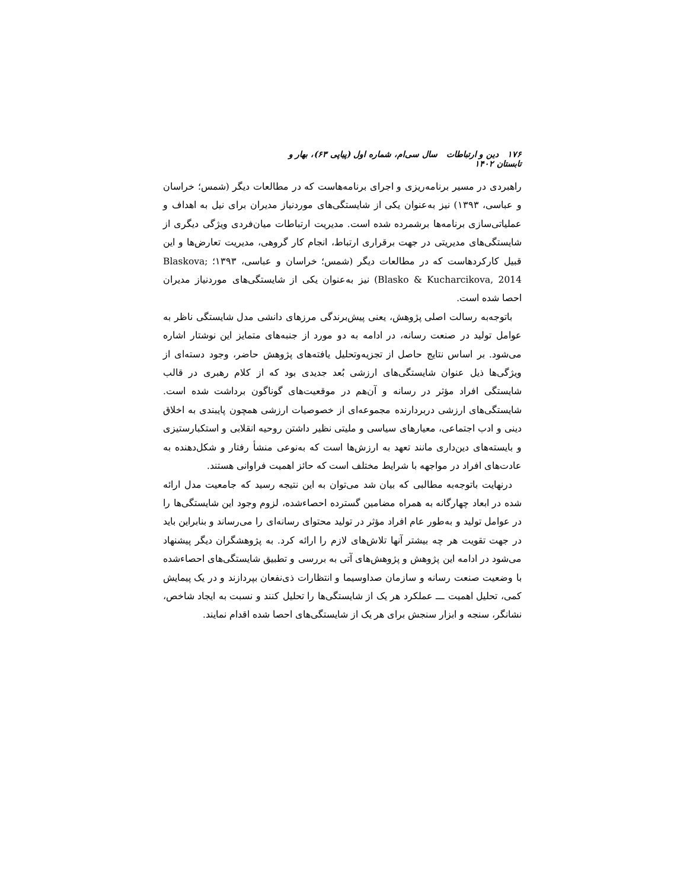۱۷۶ دین و ارتباطات سال سی‌ام، شماره اول (پیاپی ۶۳)، بهار و تابستان ۱۴۰۲
راهبردی در مسیر برنامه‌ریزی و اجرای برنامه‌هاست که در مطالعات دیگر (شمس؛ خراسان و عباسی، ۱۳۹۳) نیز به‌عنوان یکی از شایستگی‌های موردنیاز مدیران برای نیل به اهداف و عملیاتی‌سازی برنامه‌ها برشمرده شده است. مدیریت ارتباطات میان‌فردی ویژگی دیگری از شایستگی‌های مدیریتی در جهت برقراری ارتباط، انجام کار گروهی، مدیریت تعارض‌ها و این قبیل کارکردهاست که در مطالعات دیگر (شمس؛ خراسان و عباسی، ۱۳۹۳؛ Blaskova; Blasko & Kucharcikova, 2014) نیز به‌عنوان یکی از شایستگی‌های موردنیاز مدیران احصا شده است.
باتوجه‌به رسالت اصلی پژوهش، یعنی پیش‌برندگی مرزهای دانشی مدل شایستگی ناظر به عوامل تولید در صنعت رسانه، در ادامه به دو مورد از جنبه‌های متمایز این نوشتار اشاره می‌شود. بر اساس نتایج حاصل از تجزیه‌وتحلیل یافته‌های پژوهش حاضر، وجود دسته‌ای از ویژگی‌ها ذیل عنوان شایستگی‌های ارزشی بُعد جدیدی بود که از کلام رهبری در قالب شایستگی افراد مؤثر در رسانه و آن‌هم در موقعیت‌های گوناگون برداشت شده است. شایستگی‌های ارزشی دربردارنده مجموعه‌ای از خصوصیات ارزشی همچون پایبندی به اخلاق دینی و ادب اجتماعی، معیارهای سیاسی و ملیتی نظیر داشتن روحیه انقلابی و استکبارستیزی و بایسته‌های دین‌داری مانند تعهد به ارزش‌ها است که به‌نوعی منشأ رفتار و شکل‌دهنده به عادت‌های افراد در مواجهه با شرایط مختلف است که حائز اهمیت فراوانی هستند.
درنهایت باتوجه‌به مطالبی که بیان شد می‌توان به این نتیجه رسید که جامعیت مدل ارائه شده در ابعاد چهارگانه به همراه مضامین گسترده احصاءشده، لزوم وجود این شایستگی‌ها را در عوامل تولید و به‌طور عام افراد مؤثر در تولید محتوای رسانه‌ای را می‌رساند و بنابراین باید در جهت تقویت هر چه بیشتر آنها تلاش‌های لازم را ارائه کرد. به پژوهشگران دیگر پیشنهاد می‌شود در ادامه این پژوهش و پژوهش‌های آتی به بررسی و تطبیق شایستگی‌های احصاءشده با وضعیت صنعت رسانه و سازمان صداوسیما و انتظارات ذی‌نفعان بپردازند و در یک پیمایش کمی، تحلیل اهمیت ـــ عملکرد هر یک از شایستگی‌ها را تحلیل کنند و نسبت به ایجاد شاخص، نشانگر، سنجه و ابزار سنجش برای هر یک از شایستگی‌های احصا شده اقدام نمایند.